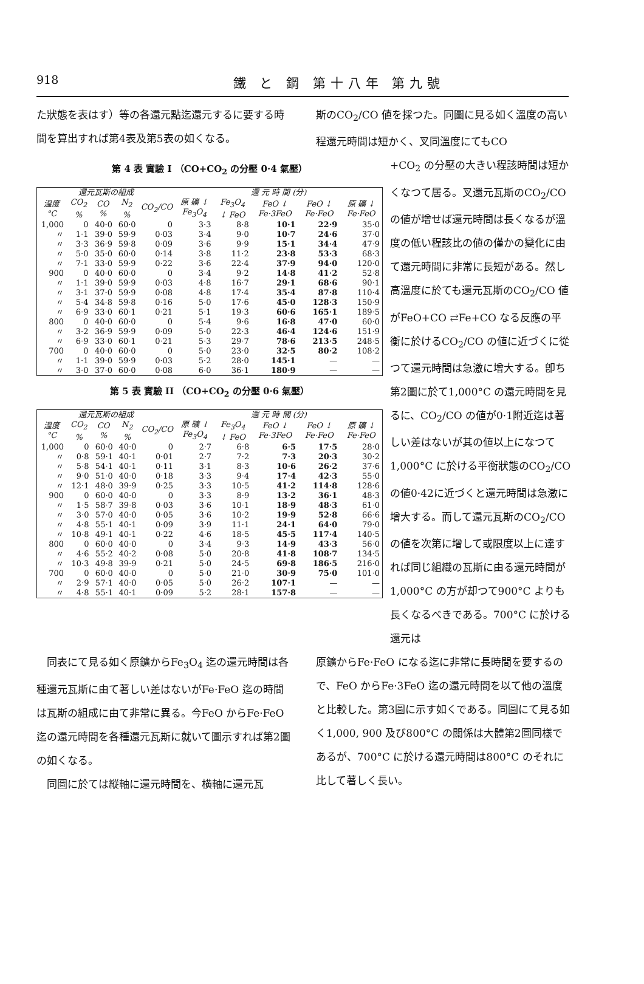918 鐵 と 鋼 第十八年 第九號
た狀態を表はす）等の各還元點迄還元するに要する時間を算出すれば第4表及第5表の如くなる。
斯のCO<sub>2</sub>/CO 値を採つた。同圖に見る如く溫度の高い程還元時間は短かく、叉同溫度にてもCO
第 4 表 實驗 I （CO+CO<sub>2</sub> の分壓 0·4 氣壓）
| 還元瓦斯の組成 | | | | | 還 元 時 間 (分) | | | | |
| --- | --- | --- | --- | --- | --- | --- | --- | --- | --- |
| 溫度 °C | CO<sub>2</sub> % | CO % | N<sub>2</sub> % | CO<sub>2</sub>/CO | 原 礦 ↓ Fe<sub>3</sub>O<sub>4</sub> | Fe<sub>3</sub>O<sub>4</sub> ↓ FeO | FeO ↓ Fe·3FeO | FeO ↓ Fe·FeO | 原 礦 ↓ Fe·FeO |
| 1,000 | 0 | 40·0 | 60·0 | 0 | 3·3 | 8·8 | 10·1 | 22·9 | 35·0 |
| 〃 | 1·1 | 39·0 | 59·9 | 0·03 | 3·4 | 9·0 | 10·7 | 24·6 | 37·0 |
| 〃 | 3·3 | 36·9 | 59·8 | 0·09 | 3·6 | 9·9 | 15·1 | 34·4 | 47·9 |
| 〃 | 5·0 | 35·0 | 60·0 | 0·14 | 3·8 | 11·2 | 23·8 | 53·3 | 68·3 |
| 〃 | 7·1 | 33·0 | 59·9 | 0·22 | 3·6 | 22·4 | 37·9 | 94·0 | 120·0 |
| 900 | 0 | 40·0 | 60·0 | 0 | 3·4 | 9·2 | 14·8 | 41·2 | 52·8 |
| 〃 | 1·1 | 39·0 | 59·9 | 0·03 | 4·8 | 16·7 | 29·1 | 68·6 | 90·1 |
| 〃 | 3·1 | 37·0 | 59·9 | 0·08 | 4·8 | 17·4 | 35·4 | 87·8 | 110·4 |
| 〃 | 5·4 | 34·8 | 59·8 | 0·16 | 5·0 | 17·6 | 45·0 | 128·3 | 150·9 |
| 〃 | 6·9 | 33·0 | 60·1 | 0·21 | 5·1 | 19·3 | 60·6 | 165·1 | 189·5 |
| 800 | 0 | 40·0 | 60·0 | 0 | 5·4 | 9·6 | 16·8 | 47·0 | 60·0 |
| 〃 | 3·2 | 36·9 | 59·9 | 0·09 | 5·0 | 22·3 | 46·4 | 124·6 | 151·9 |
| 〃 | 6·9 | 33·0 | 60·1 | 0·21 | 5·3 | 29·7 | 78·6 | 213·5 | 248·5 |
| 700 | 0 | 40·0 | 60·0 | 0 | 5·0 | 23·0 | 32·5 | 80·2 | 108·2 |
| 〃 | 1·1 | 39·0 | 59·9 | 0·03 | 5·2 | 28·0 | 145·1 | — | — |
| 〃 | 3·0 | 37·0 | 60·0 | 0·08 | 6·0 | 36·1 | 180·9 | — | — |
第 5 表 實驗 II （CO+CO<sub>2</sub> の分壓 0·6 氣壓）
| 還元瓦斯の組成 | | | | | 還 元 時 間 (分) | | | | |
| --- | --- | --- | --- | --- | --- | --- | --- | --- | --- |
| 溫度 °C | CO<sub>2</sub> % | CO % | N<sub>2</sub> % | CO<sub>2</sub>/CO | 原 礦 ↓ Fe<sub>3</sub>O<sub>4</sub> | Fe<sub>3</sub>O<sub>4</sub> ↓ FeO | FeO ↓ Fe·3FeO | FeO ↓ Fe·FeO | 原 礦 ↓ Fe·FeO |
| 1,000 | 0 | 60·0 | 40·0 | 0 | 2·7 | 6·8 | 6·5 | 17·5 | 28·0 |
| 〃 | 0·8 | 59·1 | 40·1 | 0·01 | 2·7 | 7·2 | 7·3 | 20·3 | 30·2 |
| 〃 | 5·8 | 54·1 | 40·1 | 0·11 | 3·1 | 8·3 | 10·6 | 26·2 | 37·6 |
| 〃 | 9·0 | 51·0 | 40·0 | 0·18 | 3·3 | 9·4 | 17·4 | 42·3 | 55·0 |
| 〃 | 12·1 | 48·0 | 39·9 | 0·25 | 3·3 | 10·5 | 41·2 | 114·8 | 128·6 |
| 900 | 0 | 60·0 | 40·0 | 0 | 3·3 | 8·9 | 13·2 | 36·1 | 48·3 |
| 〃 | 1·5 | 58·7 | 39·8 | 0·03 | 3·6 | 10·1 | 18·9 | 48·3 | 61·0 |
| 〃 | 3·0 | 57·0 | 40·0 | 0·05 | 3·6 | 10·2 | 19·9 | 52·8 | 66·6 |
| 〃 | 4·8 | 55·1 | 40·1 | 0·09 | 3·9 | 11·1 | 24·1 | 64·0 | 79·0 |
| 〃 | 10·8 | 49·1 | 40·1 | 0·22 | 4·6 | 18·5 | 45·5 | 117·4 | 140·5 |
| 800 | 0 | 60·0 | 40·0 | 0 | 3·4 | 9·3 | 14·9 | 43·3 | 56·0 |
| 〃 | 4·6 | 55·2 | 40·2 | 0·08 | 5·0 | 20·8 | 41·8 | 108·7 | 134·5 |
| 〃 | 10·3 | 49·8 | 39·9 | 0·21 | 5·0 | 24·5 | 69·8 | 186·5 | 216·0 |
| 700 | 0 | 60·0 | 40·0 | 0 | 5·0 | 21·0 | 30·9 | 75·0 | 101·0 |
| 〃 | 2·9 | 57·1 | 40·0 | 0·05 | 5·0 | 26·2 | 107·1 | — | — |
| 〃 | 4·8 | 55·1 | 40·1 | 0·09 | 5·2 | 28·1 | 157·8 | — | — |
+CO<sub>2</sub> の分壓の大きい程該時間は短かくなつて居る。叉還元瓦斯のCO<sub>2</sub>/CO の値が增せば還元時間は長くなるが溫度の低い程該比の値の僅かの變化に由て還元時間に非常に長短がある。然し高溫度に於ても還元瓦斯のCO<sub>2</sub>/CO 値がFeO+CO ⇄Fe+CO なる反應の平衡に於けるCO<sub>2</sub>/CO の値に近づくに從つて還元時間は急激に增大する。卽ち第2圖に於て1,000°C の還元時間を見るに、CO<sub>2</sub>/CO の値が0·1附近迄は著しい差はないが其の値以上になつて1,000°C に於ける平衡狀態のCO<sub>2</sub>/CO の値0·42に近づくと還元時間は急激に增大する。而して還元瓦斯のCO<sub>2</sub>/CO の値を次第に增して或限度以上に達すれば同じ組織の瓦斯に由る還元時間が1,000°C の方が却つて900°C よりも長くなるべきである。700°C に於ける還元は
　同表にて見る如く原鑛からFe<sub>3</sub>O<sub>4</sub> 迄の還元時間は各種還元瓦斯に由て著しい差はないがFe·FeO 迄の時間は瓦斯の組成に由て非常に異る。今FeO からFe·FeO 迄の還元時間を各種還元瓦斯に就いて圖示すれば第2圖の如くなる。
　同圖に於ては縦軸に還元時間を、横軸に還元瓦
原鑛からFe·FeO になる迄に非常に長時間を要するので、FeO からFe·3FeO 迄の還元時間を以て他の溫度と比較した。第3圖に示す如くである。同圖にて見る如く1,000, 900 及び800°C の關係は大體第2圖同樣であるが、700°C に於ける還元時間は800°C のそれに比して著しく長い。